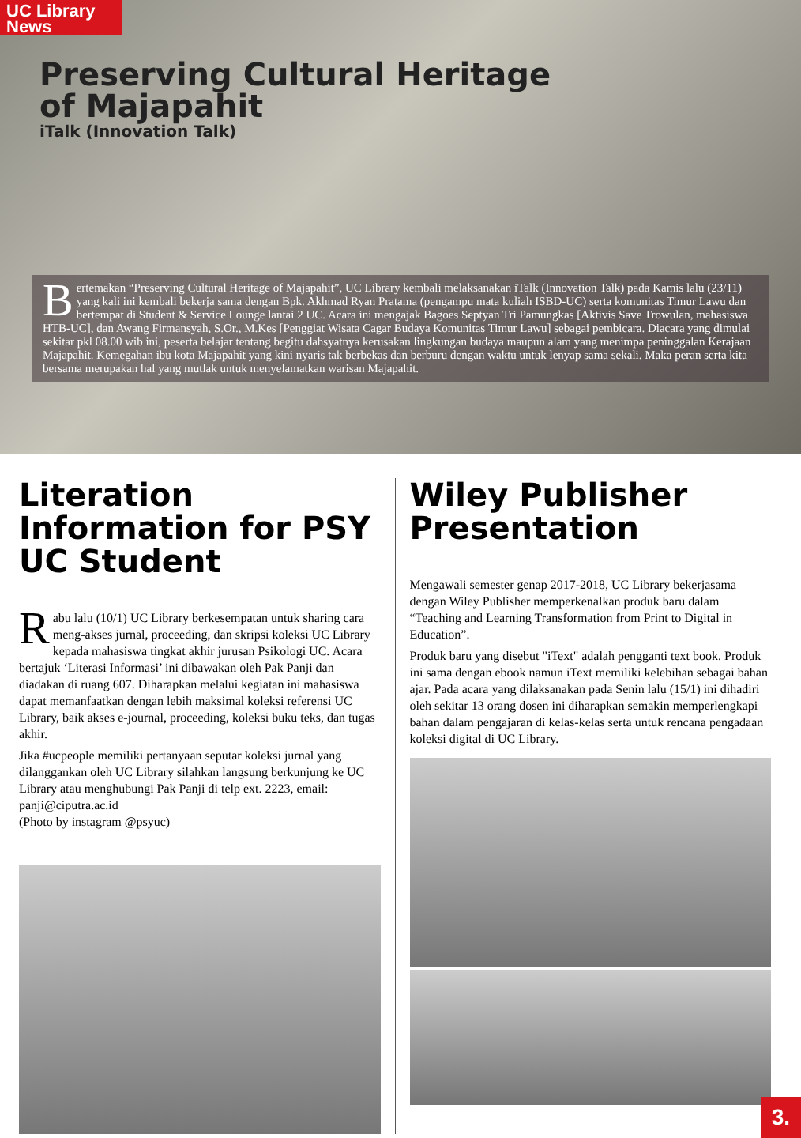UC Library
News
Preserving Cultural Heritage
of Majapahit
iTalk (Innovation Talk)
Bertemakan “Preserving Cultural Heritage of Majapahit”, UC Library kembali melaksanakan iTalk (Innovation Talk) pada Kamis lalu (23/11) yang kali ini kembali bekerja sama dengan Bpk. Akhmad Ryan Pratama (pengampu mata kuliah ISBD-UC) serta komunitas Timur Lawu dan bertempat di Student & Service Lounge lantai 2 UC. Acara ini mengajak Bagoes Septyan Tri Pamungkas [Aktivis Save Trowulan, mahasiswa HTB-UC], dan Awang Firmansyah, S.Or., M.Kes [Penggiat Wisata Cagar Budaya Komunitas Timur Lawu] sebagai pembicara. Diacara yang dimulai sekitar pkl 08.00 wib ini, peserta belajar tentang begitu dahsyatnya kerusakan lingkungan budaya maupun alam yang menimpa peninggalan Kerajaan Majapahit. Kemegahan ibu kota Majapahit yang kini nyaris tak berbekas dan berburu dengan waktu untuk lenyap sama sekali. Maka peran serta kita bersama merupakan hal yang mutlak untuk menyelamatkan warisan Majapahit.
Literation Information for PSY UC Student
Rabu lalu (10/1) UC Library berkesempatan untuk sharing cara meng-akses jurnal, proceeding, dan skripsi koleksi UC Library kepada mahasiswa tingkat akhir jurusan Psikologi UC. Acara bertajuk ‘Literasi Informasi’ ini dibawakan oleh Pak Panji dan diadakan di ruang 607. Diharapkan melalui kegiatan ini mahasiswa dapat memanfaatkan dengan lebih maksimal koleksi referensi UC Library, baik akses e-journal, proceeding, koleksi buku teks, dan tugas akhir.
Jika #ucpeople memiliki pertanyaan seputar koleksi jurnal yang dilanggankan oleh UC Library silahkan langsung berkunjung ke UC Library atau menghubungi Pak Panji di telp ext. 2223, email: panji@ciputra.ac.id
(Photo by instagram @psyuc)
Wiley Publisher Presentation
Mengawali semester genap 2017-2018, UC Library bekerjasama dengan Wiley Publisher memperkenalkan produk baru dalam “Teaching and Learning Transformation from Print to Digital in Education”.
Produk baru yang disebut "iText" adalah pengganti text book. Produk ini sama dengan ebook namun iText memiliki kelebihan sebagai bahan ajar. Pada acara yang dilaksanakan pada Senin lalu (15/1) ini dihadiri oleh sekitar 13 orang dosen ini diharapkan semakin memperlengkapi bahan dalam pengajaran di kelas-kelas serta untuk rencana pengadaan koleksi digital di UC Library.
3.